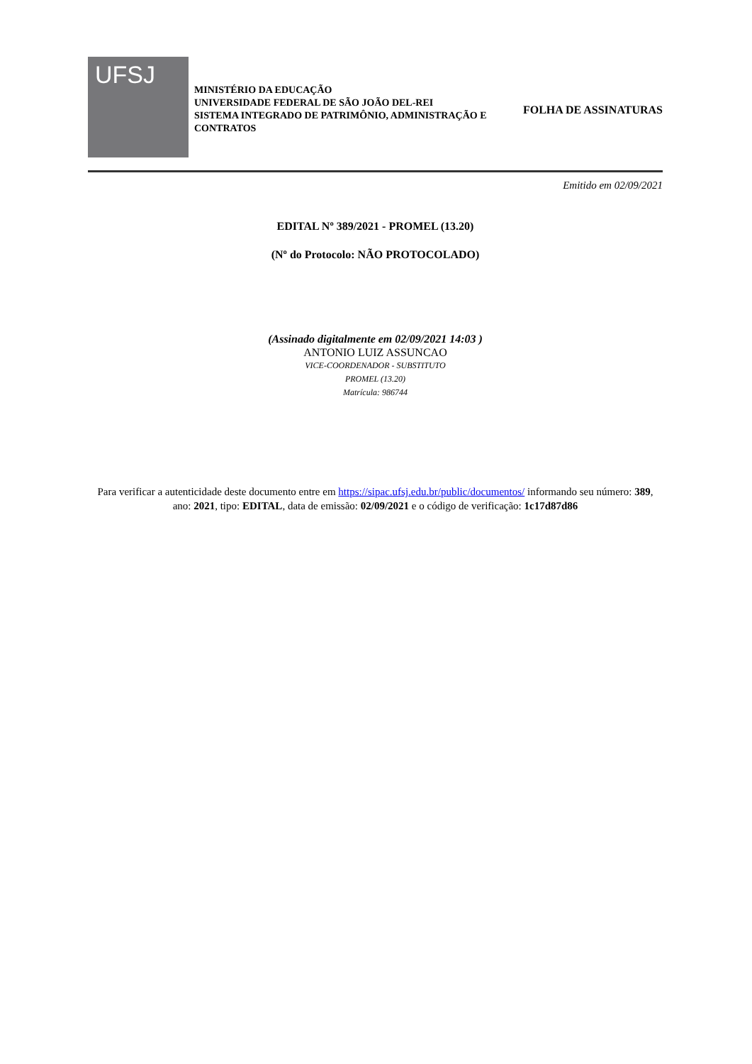UFSJ
MINISTÉRIO DA EDUCAÇÃO
UNIVERSIDADE FEDERAL DE SÃO JOÃO DEL-REI
SISTEMA INTEGRADO DE PATRIMÔNIO, ADMINISTRAÇÃO E CONTRATOS
FOLHA DE ASSINATURAS
Emitido em 02/09/2021
EDITAL Nº 389/2021 - PROMEL (13.20)
(Nº do Protocolo: NÃO PROTOCOLADO)
(Assinado digitalmente em 02/09/2021 14:03 )
ANTONIO LUIZ ASSUNCAO
VICE-COORDENADOR - SUBSTITUTO
PROMEL (13.20)
Matrícula: 986744
Para verificar a autenticidade deste documento entre em https://sipac.ufsj.edu.br/public/documentos/ informando seu número: 389, ano: 2021, tipo: EDITAL, data de emissão: 02/09/2021 e o código de verificação: 1c17d87d86